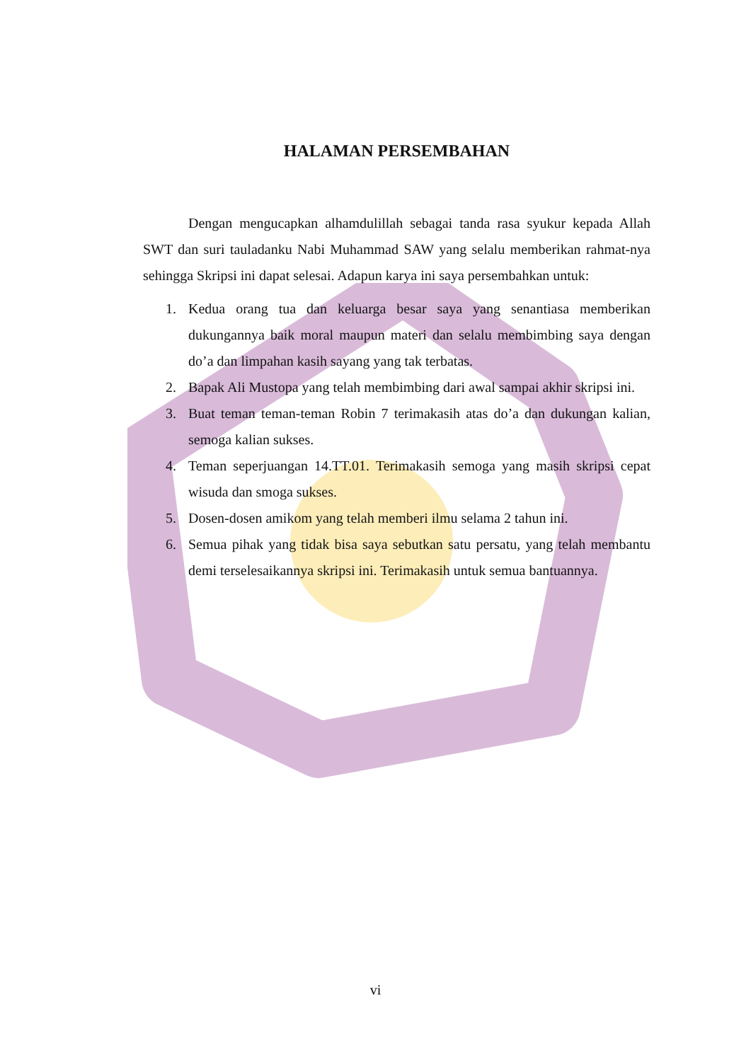HALAMAN PERSEMBAHAN
Dengan mengucapkan alhamdulillah sebagai tanda rasa syukur kepada Allah SWT dan suri tauladanku Nabi Muhammad SAW yang selalu memberikan rahmat-nya sehingga Skripsi ini dapat selesai. Adapun karya ini saya persembahkan untuk:
1. Kedua orang tua dan keluarga besar saya yang senantiasa memberikan dukungannya baik moral maupun materi dan selalu membimbing saya dengan do’a dan limpahan kasih sayang yang tak terbatas.
2. Bapak Ali Mustopa yang telah membimbing dari awal sampai akhir skripsi ini.
3. Buat teman teman-teman Robin 7 terimakasih atas do’a dan dukungan kalian, semoga kalian sukses.
4. Teman seperjuangan 14.TT.01. Terimakasih semoga yang masih skripsi cepat wisuda dan smoga sukses.
5. Dosen-dosen amikom yang telah memberi ilmu selama 2 tahun ini.
6. Semua pihak yang tidak bisa saya sebutkan satu persatu, yang telah membantu demi terselesaikannya skripsi ini. Terimakasih untuk semua bantuannya.
vi